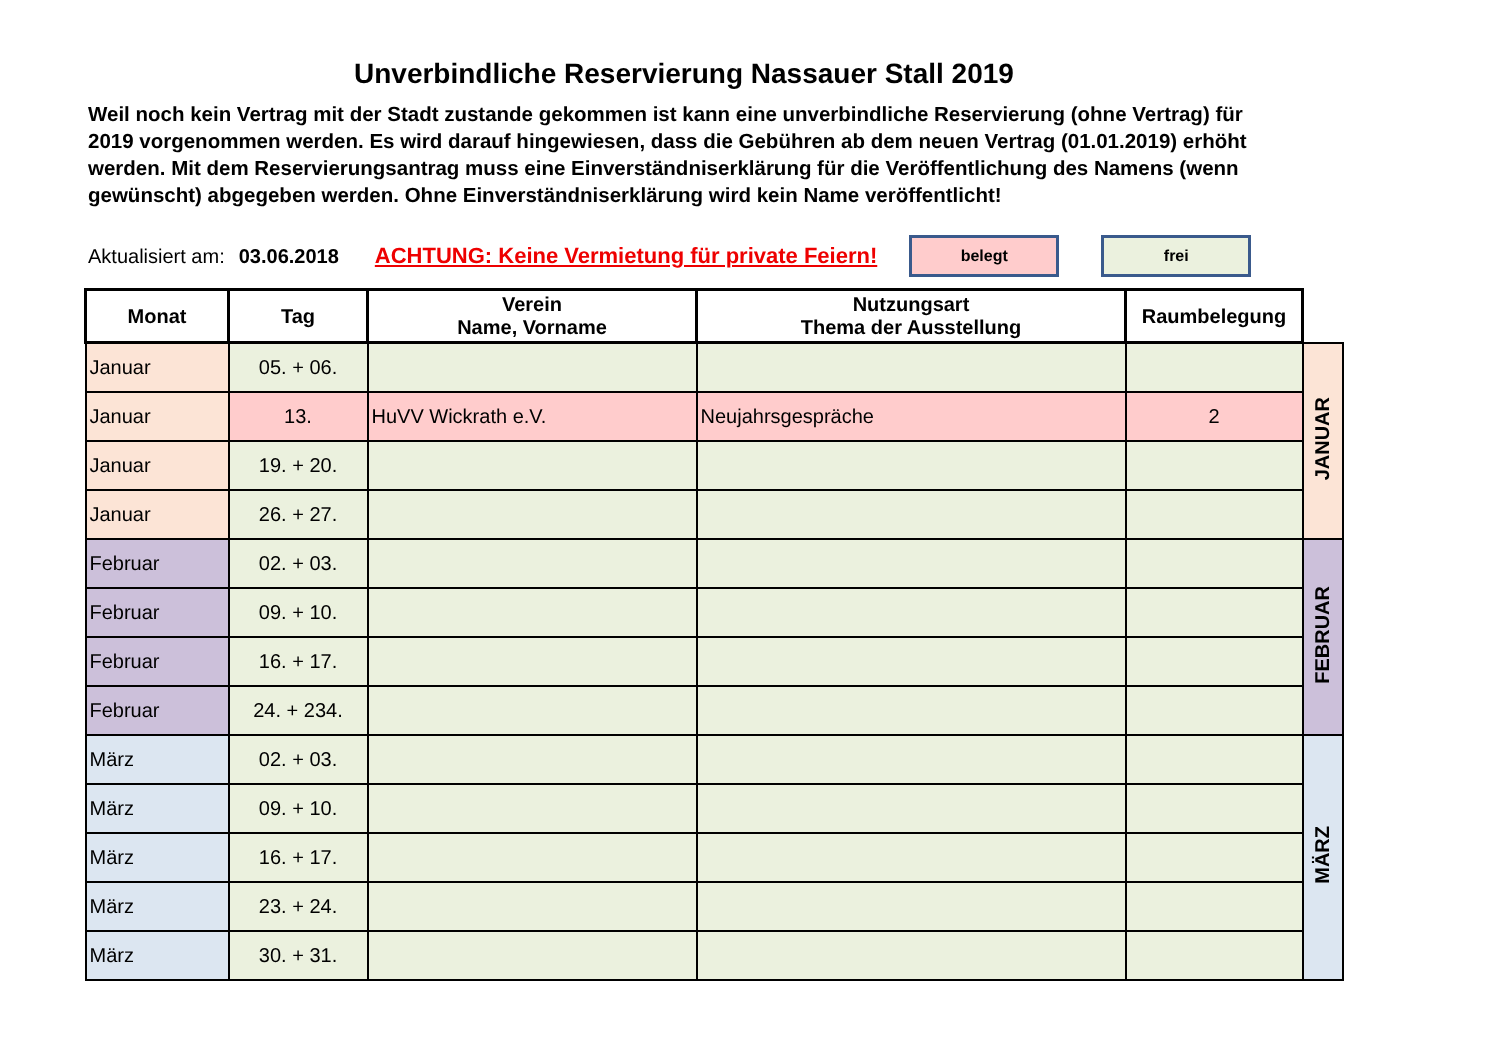Unverbindliche Reservierung Nassauer Stall 2019
Weil noch kein Vertrag mit der Stadt zustande gekommen ist kann eine unverbindliche Reservierung (ohne Vertrag) für 2019 vorgenommen werden. Es wird darauf hingewiesen, dass die Gebühren ab dem neuen Vertrag (01.01.2019) erhöht werden. Mit dem Reservierungsantrag muss eine Einverständniserklärung für die Veröffentlichung des Namens (wenn gewünscht) abgegeben werden. Ohne Einverständniserklärung wird kein Name veröffentlicht!
Aktualisiert am: 03.06.2018 ACHTUNG: Keine Vermietung für private Feiern!
belegt frei
| Monat | Tag | Verein Name, Vorname | Nutzungsart Thema der Ausstellung | Raumbelegung | |
| Januar | 05. + 06. | | | | JANUAR |
| Januar | 13. | HuVV Wickrath e.V. | Neujahrsgespräche | 2 | |
| Januar | 19. + 20. | | | | |
| Januar | 26. + 27. | | | | |
| Februar | 02. + 03. | | | | FEBRUAR |
| Februar | 09. + 10. | | | | |
| Februar | 16. + 17. | | | | |
| Februar | 24. + 234. | | | | |
| März | 02. + 03. | | | | MÄRZ |
| März | 09. + 10. | | | | |
| März | 16. + 17. | | | | |
| März | 23. + 24. | | | | |
| März | 30. + 31. | | | | |